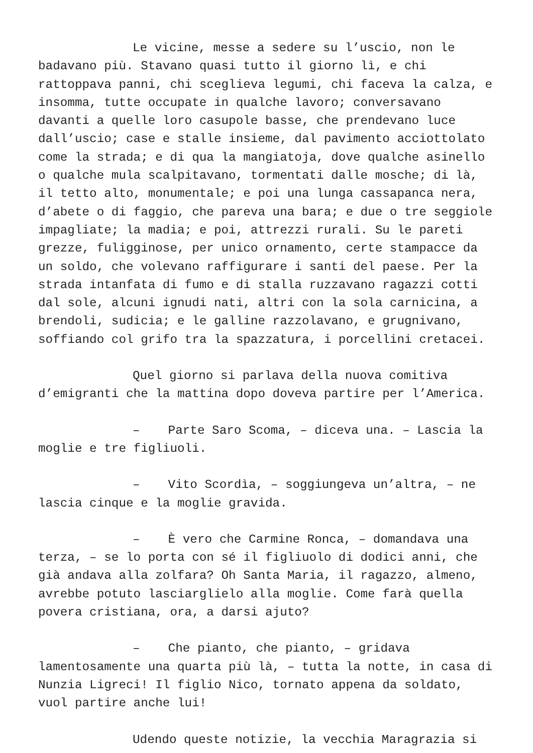Le vicine, messe a sedere su l’uscio, non le badavano più. Stavano quasi tutto il giorno lì, e chi rattoppava panni, chi sceglieva legumi, chi faceva la calza, e insomma, tutte occupate in qualche lavoro; conversavano davanti a quelle loro casupole basse, che prendevano luce dall’uscio; case e stalle insieme, dal pavimento acciottolato come la strada; e di qua la mangiatoja, dove qualche asinello o qualche mula scalpitavano, tormentati dalle mosche; di là, il tetto alto, monumentale; e poi una lunga cassapanca nera, d’abete o di faggio, che pareva una bara; e due o tre seggiole impagliate; la madia; e poi, attrezzi rurali. Su le pareti grezze, fuligginose, per unico ornamento, certe stampacce da un soldo, che volevano raffigurare i santi del paese. Per la strada intanfata di fumo e di stalla ruzzavano ragazzi cotti dal sole, alcuni ignudi nati, altri con la sola carnicina, a brendoli, sudicia; e le galline razzolavano, e grugnivano, soffiando col grifo tra la spazzatura, i porcellini cretacei.
Quel giorno si parlava della nuova comitiva d’emigranti che la mattina dopo doveva partire per l’America.
– Parte Saro Scoma, – diceva una. – Lascia la moglie e tre figliuoli.
– Vito Scordìa, – soggiungeva un’altra, – ne lascia cinque e la moglie gravida.
– È vero che Carmine Ronca, – domandava una terza, – se lo porta con sé il figliuolo di dodici anni, che già andava alla zolfara? Oh Santa Maria, il ragazzo, almeno, avrebbe potuto lasciarglielo alla moglie. Come farà quella povera cristiana, ora, a darsi ajuto?
– Che pianto, che pianto, – gridava lamentosamente una quarta più là, – tutta la notte, in casa di Nunzia Ligreci! Il figlio Nico, tornato appena da soldato, vuol partire anche lui!
Udendo queste notizie, la vecchia Maragrazia si